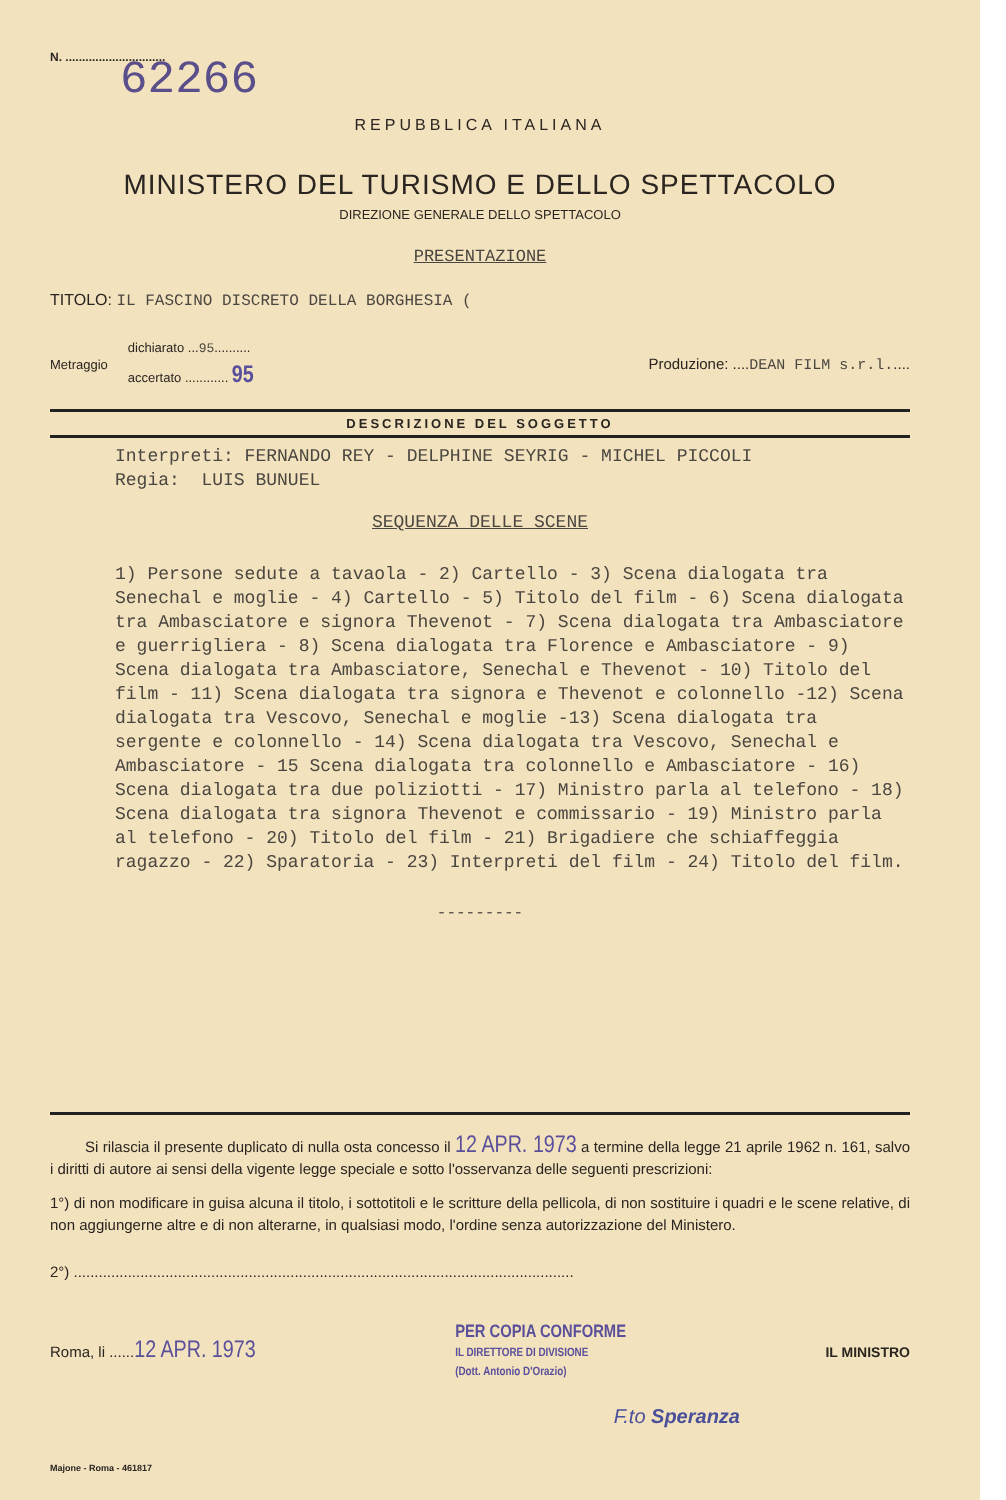N. ..............................
62266
REPUBBLICA ITALIANA
MINISTERO DEL TURISMO E DELLO SPETTACOLO
DIREZIONE GENERALE DELLO SPETTACOLO
PRESENTAZIONE
TITOLO: IL FASCINO DISCRETO DELLA BORGHESIA (
Metraggio
dichiarato ...95..........
accertato ............ 95
Produzione: ....DEAN FILM s.r.l.....
DESCRIZIONE DEL SOGGETTO
Interpreti: FERNANDO REY - DELPHINE SEYRIG - MICHEL PICCOLI
Regia: LUIS BUNUEL
SEQUENZA DELLE SCENE
1) Persone sedute a tavaola - 2) Cartello - 3) Scena dialogata tra Senechal e moglie - 4) Cartello - 5) Titolo del film - 6) Scena dialogata tra Ambasciatore e signora Thevenot - 7) Scena dialogata tra Ambasciatore e guerrigliera - 8) Scena dialogata tra Florence e Ambasciatore - 9) Scena dialogata tra Ambasciatore, Senechal e Thevenot - 10) Titolo del film - 11) Scena dialogata tra signora e Thevenot e colonnello -12) Scena dialogata tra Vescovo, Senechal e moglie -13) Scena dialogata tra sergente e colonnello - 14) Scena dialogata tra Vescovo, Senechal e Ambasciatore - 15 Scena dialogata tra colonnello e Ambasciatore - 16) Scena dialogata tra due poliziotti - 17) Ministro parla al telefono - 18) Scena dialogata tra signora Thevenot e commissario - 19) Ministro parla al telefono - 20) Titolo del film - 21) Brigadiere che schiaffeggia ragazzo - 22) Sparatoria - 23) Interpreti del film - 24) Titolo del film.
---------
Si rilascia il presente duplicato di nulla osta concesso il 12 APR. 1973 a termine della legge 21 aprile 1962 n. 161, salvo i diritti di autore ai sensi della vigente legge speciale e sotto l'osservanza delle seguenti prescrizioni:
1°) di non modificare in guisa alcuna il titolo, i sottotitoli e le scritture della pellicola, di non sostituire i quadri e le scene relative, di non aggiungerne altre e di non alterarne, in qualsiasi modo, l'ordine senza autorizzazione del Ministero.
2°) ........................................................................................................................
Roma, li ......12 APR. 1973
PER COPIA CONFORME
IL DIRETTORE DI DIVISIONE
(Dott. Antonio D'Orazio)
IL MINISTRO
F.to Speranza
Majone - Roma - 461817